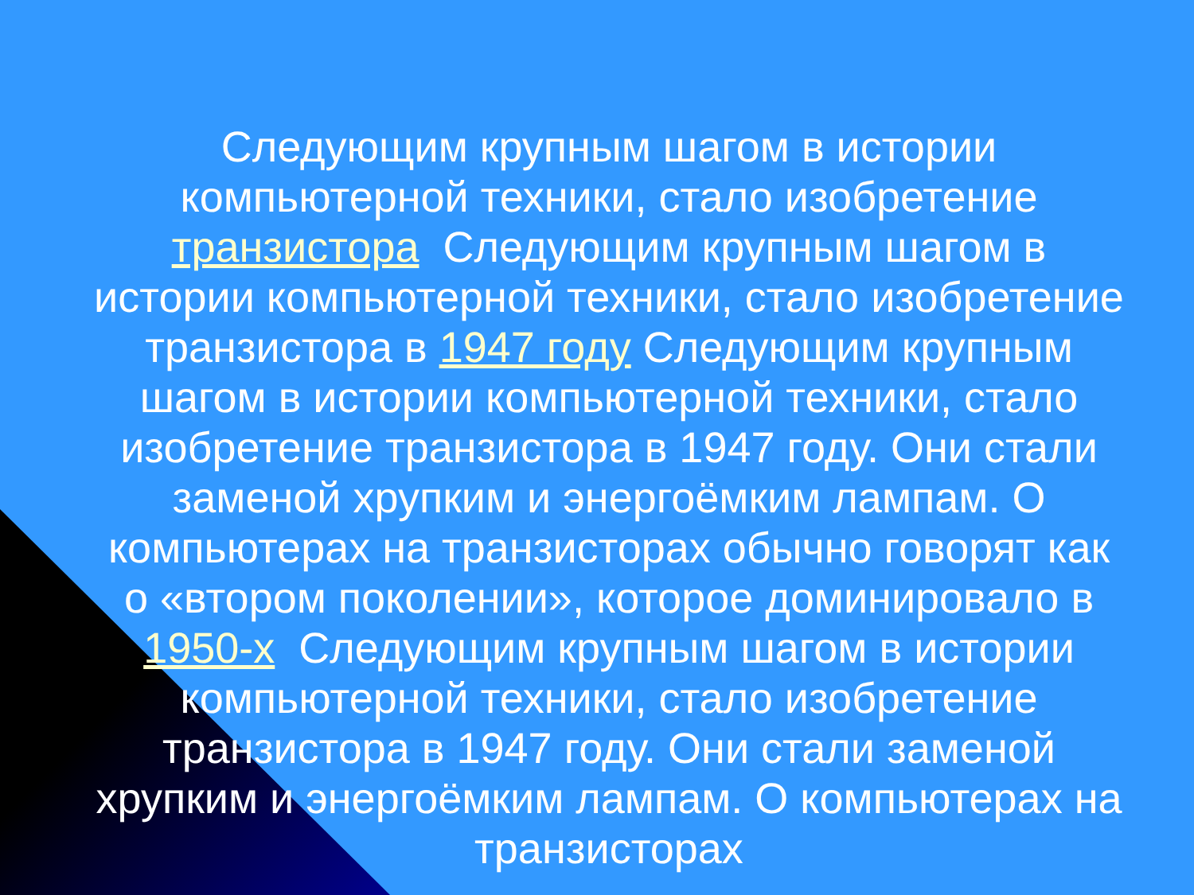Следующим крупным шагом в истории компьютерной техники, стало изобретение транзистора Следующим крупным шагом в истории компьютерной техники, стало изобретение транзистора в 1947 году Следующим крупным шагом в истории компьютерной техники, стало изобретение транзистора в 1947 году. Они стали заменой хрупким и энергоёмким лампам. О компьютерах на транзисторах обычно говорят как о «втором поколении», которое доминировало в 1950-х Следующим крупным шагом в истории компьютерной техники, стало изобретение транзистора в 1947 году. Они стали заменой хрупким и энергоёмким лампам. О компьютерах на транзисторах